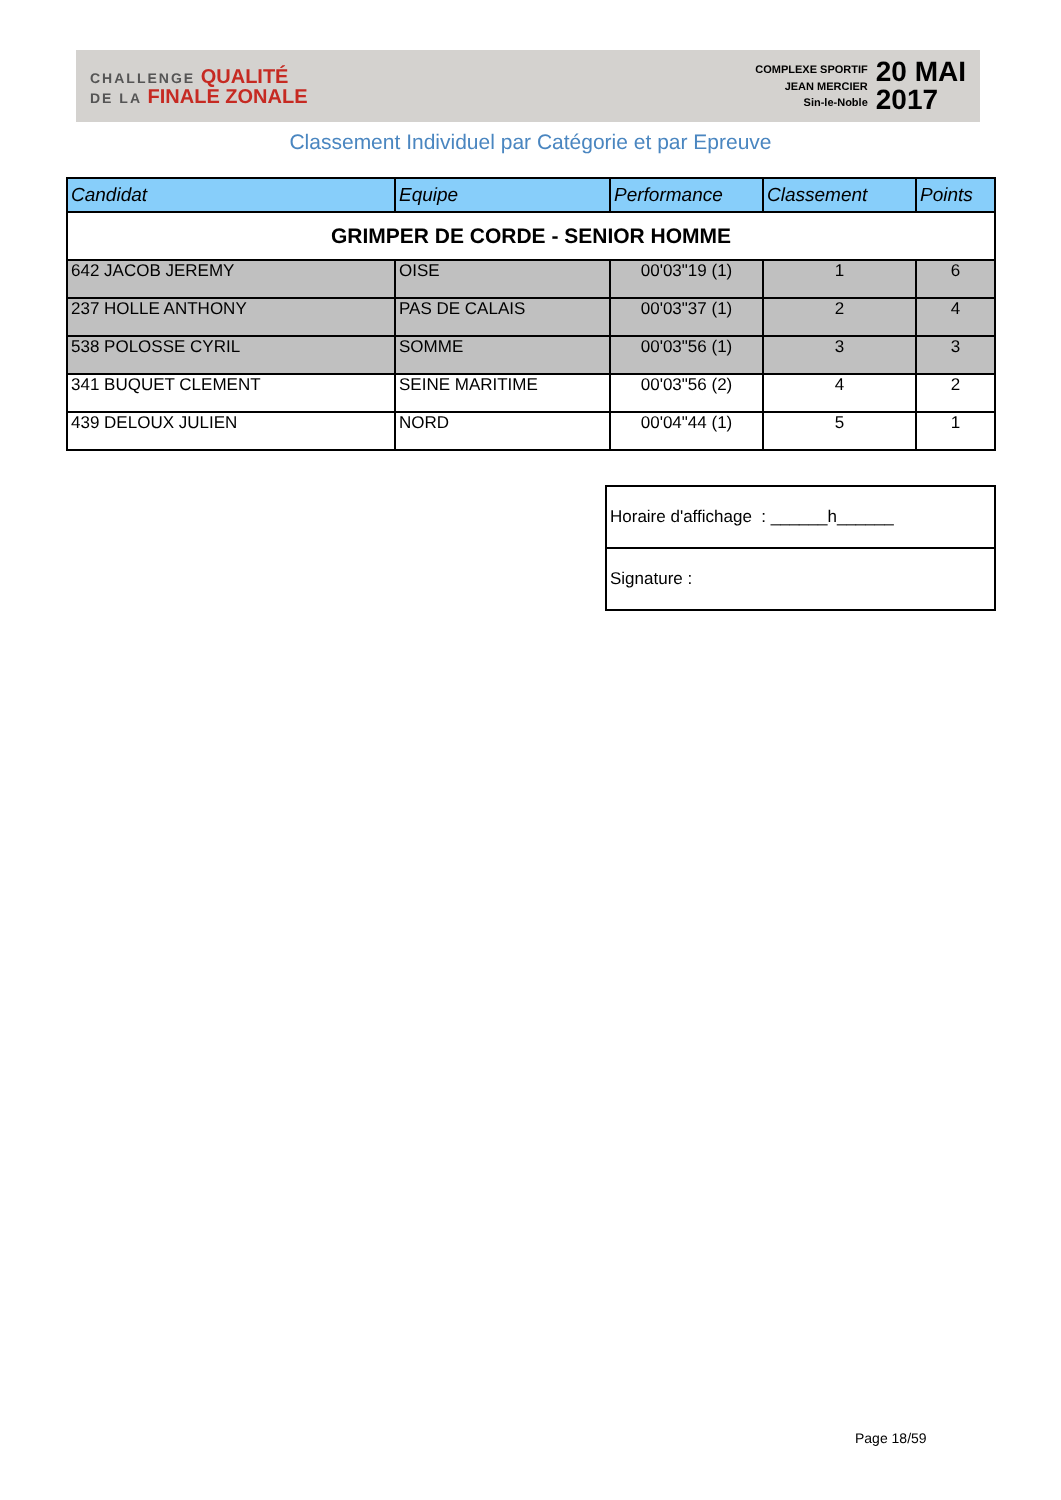CHALLENGE QUALITÉ
DE LA FINALE ZONALE
COMPLEXE SPORTIF
JEAN MERCIER
Sin-le-Noble
20 MAI
2017
Classement Individuel par Catégorie et par Epreuve
| Candidat | Equipe | Performance | Classement | Points |
| --- | --- | --- | --- | --- |
| GRIMPER DE CORDE - SENIOR HOMME | | | | |
| 642 JACOB JEREMY | OISE | 00'03"19 (1) | 1 | 6 |
| 237 HOLLE ANTHONY | PAS DE CALAIS | 00'03"37 (1) | 2 | 4 |
| 538 POLOSSE CYRIL | SOMME | 00'03"56 (1) | 3 | 3 |
| 341 BUQUET CLEMENT | SEINE MARITIME | 00'03"56 (2) | 4 | 2 |
| 439 DELOUX JULIEN | NORD | 00'04"44 (1) | 5 | 1 |
| Horaire d'affichage : ______h______ |
| Signature : |
Page 18/59